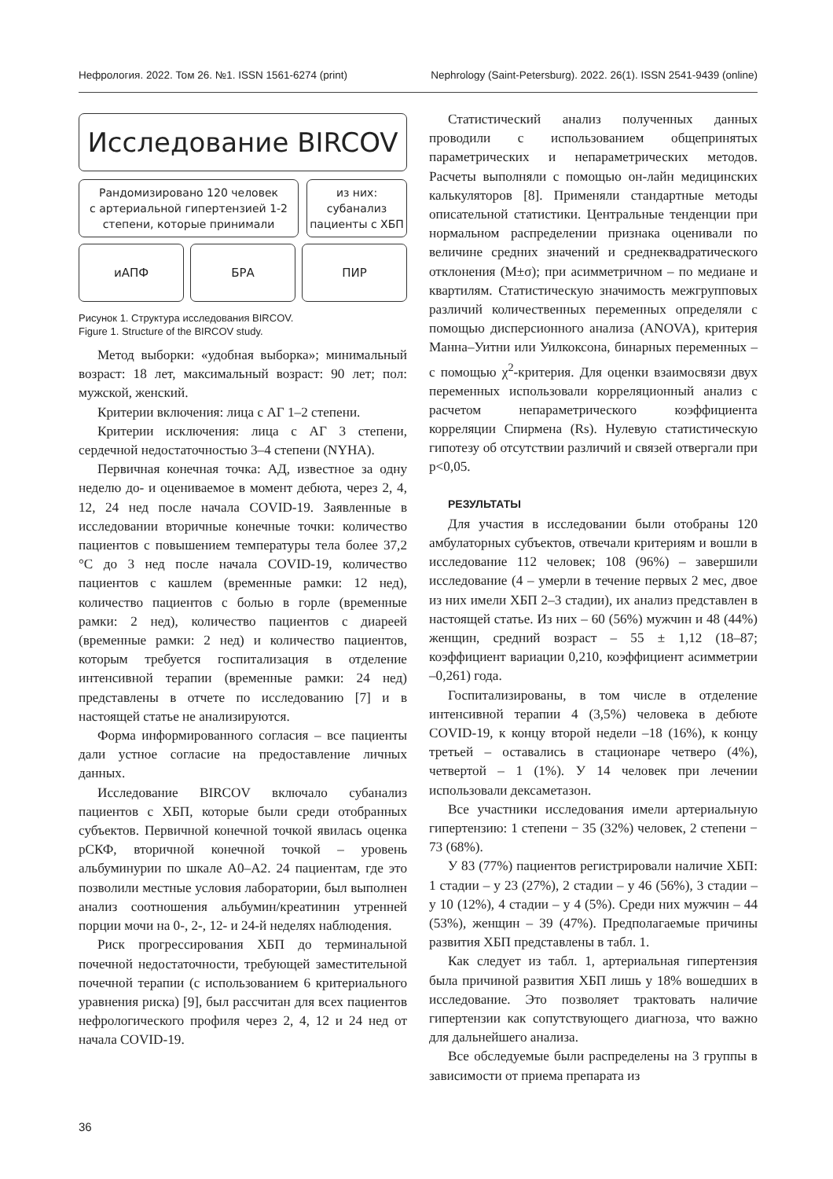Нефрология. 2022. Том 26. №1. ISSN 1561-6274 (print) Nephrology (Saint-Petersburg). 2022. 26(1). ISSN 2541-9439 (online)
Исследование BIRCOV
Рандомизировано 120 человек
с артериальной гипертензией 1-2
степени, которые принимали
из них:
субанализ
пациенты с ХБП
иАПФ БРА ПИР
Рисунок 1. Структура исследования BIRCOV.
Figure 1. Structure of the BIRCOV study.
Метод выборки: «удобная выборка»; минимальный возраст: 18 лет, максимальный возраст: 90 лет; пол: мужской, женский.
Критерии включения: лица с АГ 1–2 степени.
Критерии исключения: лица с АГ 3 степени, сердечной недостаточностью 3–4 степени (NYHA).
Первичная конечная точка: АД, известное за одну неделю до- и оцениваемое в момент дебюта, через 2, 4, 12, 24 нед после начала COVID-19. Заявленные в исследовании вторичные конечные точки: количество пациентов с повышением температуры тела более 37,2 °C до 3 нед после начала COVID-19, количество пациентов с кашлем (временные рамки: 12 нед), количество пациентов с болью в горле (временные рамки: 2 нед), количество пациентов с диареей (временные рамки: 2 нед) и количество пациентов, которым требуется госпитализация в отделение интенсивной терапии (временные рамки: 24 нед) представлены в отчете по исследованию [7] и в настоящей статье не анализируются.
Форма информированного согласия – все пациенты дали устное согласие на предоставление личных данных.
Исследование BIRCOV включало субанализ пациентов с ХБП, которые были среди отобранных субъектов. Первичной конечной точкой явилась оценка рСКФ, вторичной конечной точкой – уровень альбуминурии по шкале А0–А2. 24 пациентам, где это позволили местные условия лаборатории, был выполнен анализ соотношения альбумин/креатинин утренней порции мочи на 0-, 2-, 12- и 24-й неделях наблюдения.
Риск прогрессирования ХБП до терминальной почечной недостаточности, требующей заместительной почечной терапии (с использованием 6 критериального уравнения риска) [9], был рассчитан для всех пациентов нефрологического профиля через 2, 4, 12 и 24 нед от начала COVID-19.
Статистический анализ полученных данных проводили с использованием общепринятых параметрических и непараметрических методов. Расчеты выполняли с помощью он-лайн медицинских калькуляторов [8]. Применяли стандартные методы описательной статистики. Центральные тенденции при нормальном распределении признака оценивали по величине средних значений и среднеквадратического отклонения (M±σ); при асимметричном – по медиане и квартилям. Статистическую значимость межгрупповых различий количественных переменных определяли с помощью дисперсионного анализа (ANOVA), критерия Манна–Уитни или Уилкоксона, бинарных переменных – с помощью χ<sup>2</sup>-критерия. Для оценки взаимосвязи двух переменных использовали корреляционный анализ с расчетом непараметрического коэффициента корреляции Спирмена (Rs). Нулевую статистическую гипотезу об отсутствии различий и связей отвергали при p<0,05.
РЕЗУЛЬТАТЫ
Для участия в исследовании были отобраны 120 амбулаторных субъектов, отвечали критериям и вошли в исследование 112 человек; 108 (96%) – завершили исследование (4 – умерли в течение первых 2 мес, двое из них имели ХБП 2–3 стадии), их анализ представлен в настоящей статье. Из них – 60 (56%) мужчин и 48 (44%) женщин, средний возраст – 55 ± 1,12 (18–87; коэффициент вариации 0,210, коэффициент асимметрии –0,261) года.
Госпитализированы, в том числе в отделение интенсивной терапии 4 (3,5%) человека в дебюте COVID-19, к концу второй недели –18 (16%), к концу третьей – оставались в стационаре четверо (4%), четвертой – 1 (1%). У 14 человек при лечении использовали дексаметазон.
Все участники исследования имели артериальную гипертензию: 1 степени − 35 (32%) человек, 2 степени − 73 (68%).
У 83 (77%) пациентов регистрировали наличие ХБП: 1 стадии – у 23 (27%), 2 стадии – у 46 (56%), 3 стадии – у 10 (12%), 4 стадии – у 4 (5%). Среди них мужчин – 44 (53%), женщин – 39 (47%). Предполагаемые причины развития ХБП представлены в табл. 1.
Как следует из табл. 1, артериальная гипертензия была причиной развития ХБП лишь у 18% вошедших в исследование. Это позволяет трактовать наличие гипертензии как сопутствующего диагноза, что важно для дальнейшего анализа.
Все обследуемые были распределены на 3 группы в зависимости от приема препарата из
36